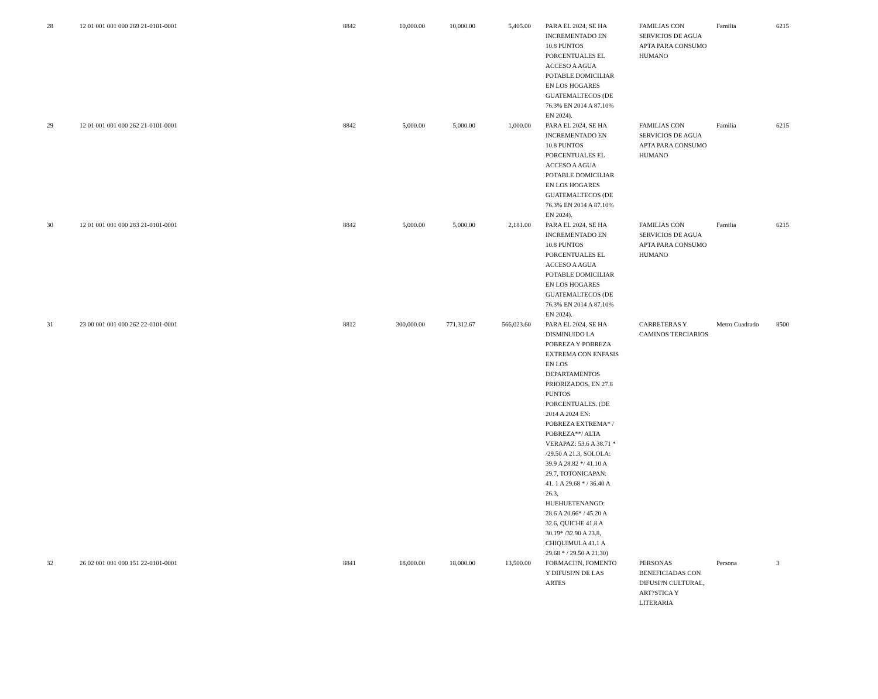| 28 | 12 01 001 001 000 269 21-0101-0001 | 8842 | 10,000.00 | 10,000.00 | 5,405.00 | PARA EL 2024, SE HA INCREMENTADO EN 10.8 PUNTOS PORCENTUALES EL ACCESO A AGUA POTABLE DOMICILIAR EN LOS HOGARES GUATEMALTECOS (DE 76.3% EN 2014 A 87.10% EN 2024). | FAMILIAS CON SERVICIOS DE AGUA APTA PARA CONSUMO HUMANO | Familia | 6215 |
| 29 | 12 01 001 001 000 262 21-0101-0001 | 8842 | 5,000.00 | 5,000.00 | 1,000.00 | PARA EL 2024, SE HA INCREMENTADO EN 10.8 PUNTOS PORCENTUALES EL ACCESO A AGUA POTABLE DOMICILIAR EN LOS HOGARES GUATEMALTECOS (DE 76.3% EN 2014 A 87.10% EN 2024). | FAMILIAS CON SERVICIOS DE AGUA APTA PARA CONSUMO HUMANO | Familia | 6215 |
| 30 | 12 01 001 001 000 283 21-0101-0001 | 8842 | 5,000.00 | 5,000.00 | 2,181.00 | PARA EL 2024, SE HA INCREMENTADO EN 10.8 PUNTOS PORCENTUALES EL ACCESO A AGUA POTABLE DOMICILIAR EN LOS HOGARES GUATEMALTECOS (DE 76.3% EN 2014 A 87.10% EN 2024). | FAMILIAS CON SERVICIOS DE AGUA APTA PARA CONSUMO HUMANO | Familia | 6215 |
| 31 | 23 00 001 001 000 262 22-0101-0001 | 8812 | 300,000.00 | 771,312.67 | 566,023.60 | PARA EL 2024, SE HA DISMINUIDO LA POBREZA Y POBREZA EXTREMA CON ENFASIS EN LOS DEPARTAMENTOS PRIORIZADOS, EN 27.8 PUNTOS PORCENTUALES. (DE 2014 A 2024 EN: POBREZA EXTREMA* / POBREZA**/ ALTA VERAPAZ: 53.6 A 38.71 * /29.50 A 21.3, SOLOLA: 39.9 A 28.82 */ 41.10 A 29.7, TOTONICAPAN: 41. 1 A 29.68 * / 36.40 A 26.3, HUEHUETENANGO: 28.6 A 20.66* / 45.20 A 32.6, QUICHE 41.8 A 30.19* /32.90 A 23.8, CHIQUIMULA 41.1 A 29.68 * / 29.50 A 21.30) | CARRETERAS Y CAMINOS TERCIARIOS | Metro Cuadrado | 8500 |
| 32 | 26 02 001 001 000 151 22-0101-0001 | 8841 | 18,000.00 | 18,000.00 | 13,500.00 | FORMACI?N, FOMENTO Y DIFUSI?N DE LAS ARTES | PERSONAS BENEFICIADAS CON DIFUSI?N CULTURAL, ART?STICA Y LITERARIA | Persona | 3 |